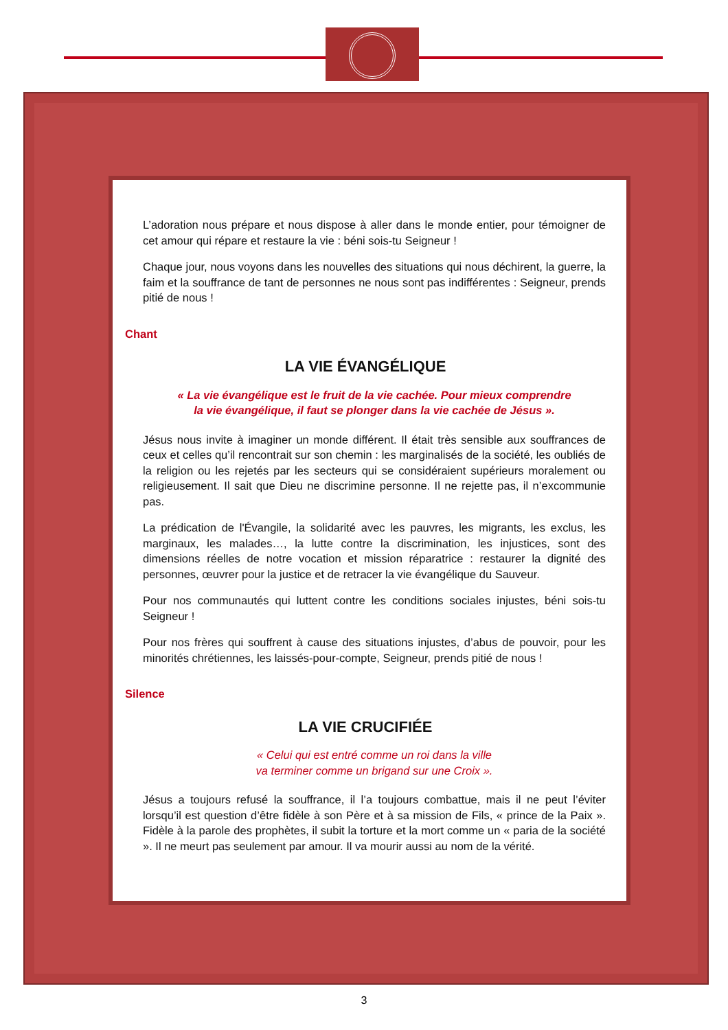L’adoration nous prépare et nous dispose à aller dans le monde entier, pour témoigner de cet amour qui répare et restaure la vie : béni sois-tu Seigneur !
Chaque jour, nous voyons dans les nouvelles des situations qui nous déchirent, la guerre, la faim et la souffrance de tant de personnes ne nous sont pas indifférentes : Seigneur, prends pitié de nous !
Chant
LA VIE ÉVANGÉLIQUE
« La vie évangélique est le fruit de la vie cachée. Pour mieux comprendre
la vie évangélique, il faut se plonger dans la vie cachée de Jésus ».
Jésus nous invite à imaginer un monde différent. Il était très sensible aux souffrances de ceux et celles qu’il rencontrait sur son chemin : les marginalisés de la société, les oubliés de la religion ou les rejetés par les secteurs qui se considéraient supérieurs moralement ou religieusement. Il sait que Dieu ne discrimine personne. Il ne rejette pas, il n’excommunie pas.
La prédication de l'Évangile, la solidarité avec les pauvres, les migrants, les exclus, les marginaux, les malades…, la lutte contre la discrimination, les injustices, sont des dimensions réelles de notre vocation et mission réparatrice : restaurer la dignité des personnes, œuvrer pour la justice et de retracer la vie évangélique du Sauveur.
Pour nos communautés qui luttent contre les conditions sociales injustes, béni sois-tu Seigneur !
Pour nos frères qui souffrent à cause des situations injustes, d’abus de pouvoir, pour les minorités chrétiennes, les laissés-pour-compte, Seigneur, prends pitié de nous !
Silence
LA VIE CRUCIFIÉE
« Celui qui est entré comme un roi dans la ville
va terminer comme un brigand sur une Croix ».
Jésus a toujours refusé la souffrance, il l’a toujours combattue, mais il ne peut l’éviter lorsqu’il est question d’être fidèle à son Père et à sa mission de Fils, « prince de la Paix ». Fidèle à la parole des prophètes, il subit la torture et la mort comme un « paria de la société ». Il ne meurt pas seulement par amour. Il va mourir aussi au nom de la vérité.
3